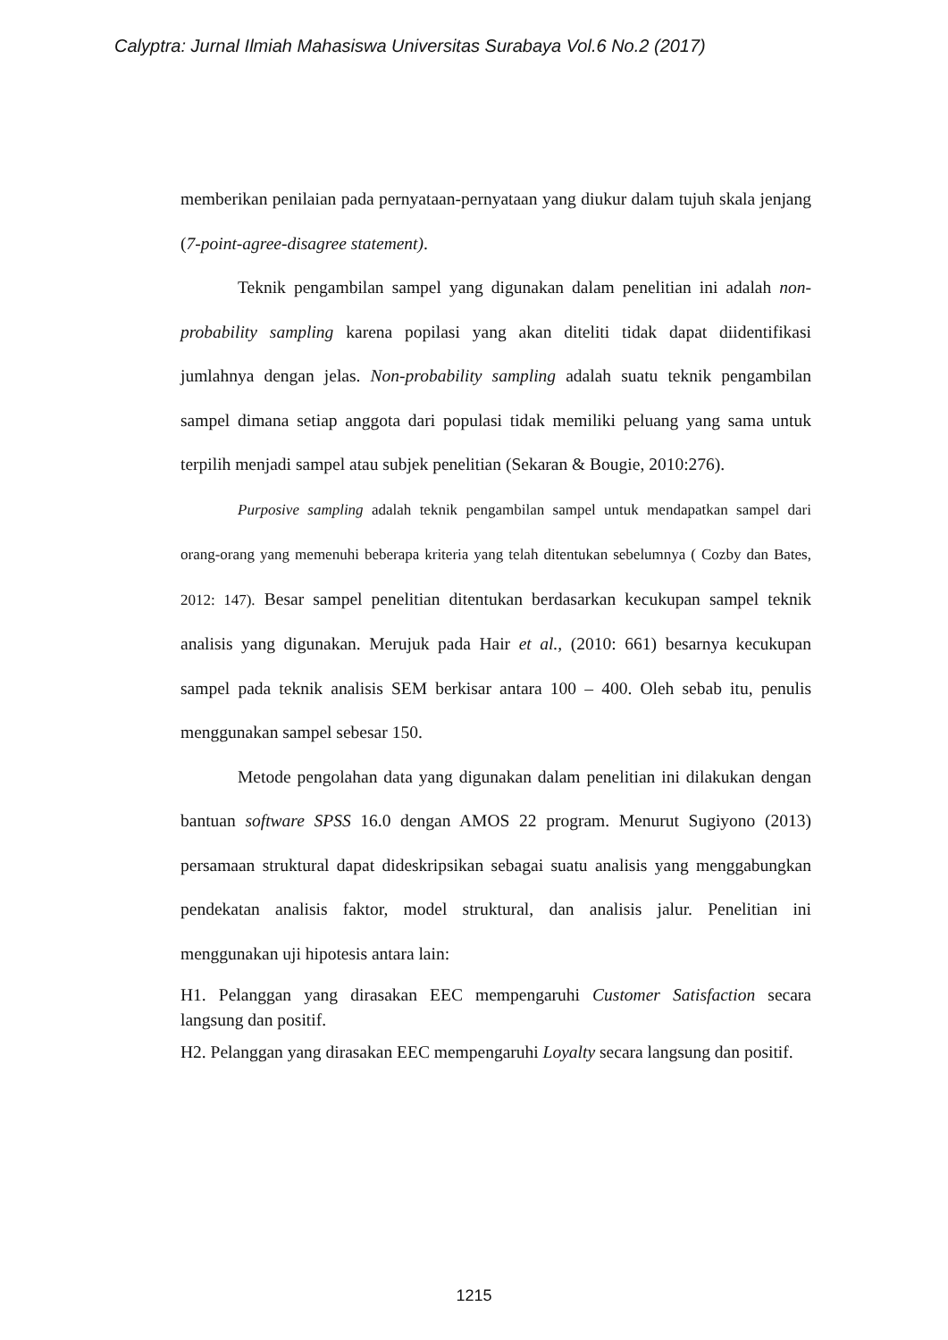Calyptra: Jurnal Ilmiah Mahasiswa Universitas Surabaya Vol.6 No.2 (2017)
memberikan penilaian pada pernyataan-pernyataan yang diukur dalam tujuh skala jenjang (7-point-agree-disagree statement).
Teknik pengambilan sampel yang digunakan dalam penelitian ini adalah non-probability sampling karena popilasi yang akan diteliti tidak dapat diidentifikasi jumlahnya dengan jelas. Non-probability sampling adalah suatu teknik pengambilan sampel dimana setiap anggota dari populasi tidak memiliki peluang yang sama untuk terpilih menjadi sampel atau subjek penelitian (Sekaran & Bougie, 2010:276).
Purposive sampling adalah teknik pengambilan sampel untuk mendapatkan sampel dari orang-orang yang memenuhi beberapa kriteria yang telah ditentukan sebelumnya ( Cozby dan Bates, 2012: 147). Besar sampel penelitian ditentukan berdasarkan kecukupan sampel teknik analisis yang digunakan. Merujuk pada Hair et al., (2010: 661) besarnya kecukupan sampel pada teknik analisis SEM berkisar antara 100 – 400. Oleh sebab itu, penulis menggunakan sampel sebesar 150.
Metode pengolahan data yang digunakan dalam penelitian ini dilakukan dengan bantuan software SPSS 16.0 dengan AMOS 22 program. Menurut Sugiyono (2013) persamaan struktural dapat dideskripsikan sebagai suatu analisis yang menggabungkan pendekatan analisis faktor, model struktural, dan analisis jalur. Penelitian ini menggunakan uji hipotesis antara lain:
H1. Pelanggan yang dirasakan EEC mempengaruhi Customer Satisfaction secara langsung dan positif.
H2. Pelanggan yang dirasakan EEC mempengaruhi Loyalty secara langsung dan positif.
1215